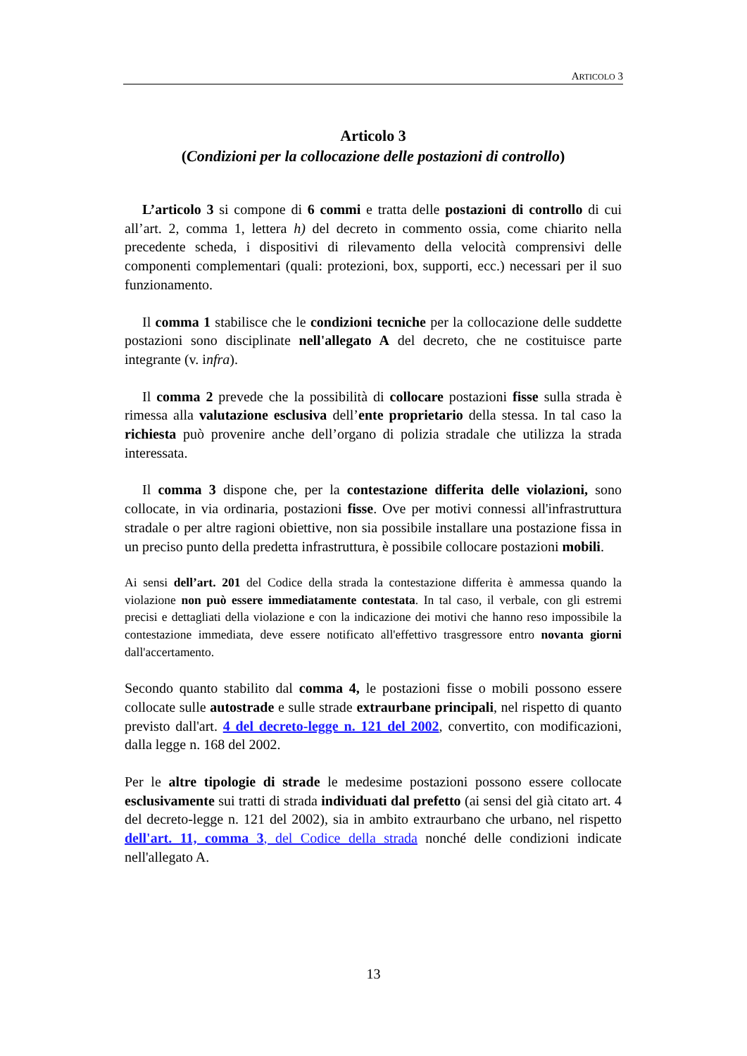ARTICOLO 3
Articolo 3
(Condizioni per la collocazione delle postazioni di controllo)
L’articolo 3 si compone di 6 commi e tratta delle postazioni di controllo di cui all’art. 2, comma 1, lettera h) del decreto in commento ossia, come chiarito nella precedente scheda, i dispositivi di rilevamento della velocità comprensivi delle componenti complementari (quali: protezioni, box, supporti, ecc.) necessari per il suo funzionamento.
Il comma 1 stabilisce che le condizioni tecniche per la collocazione delle suddette postazioni sono disciplinate nell'allegato A del decreto, che ne costituisce parte integrante (v. infra).
Il comma 2 prevede che la possibilità di collocare postazioni fisse sulla strada è rimessa alla valutazione esclusiva dell’ente proprietario della stessa. In tal caso la richiesta può provenire anche dell’organo di polizia stradale che utilizza la strada interessata.
Il comma 3 dispone che, per la contestazione differita delle violazioni, sono collocate, in via ordinaria, postazioni fisse. Ove per motivi connessi all'infrastruttura stradale o per altre ragioni obiettive, non sia possibile installare una postazione fissa in un preciso punto della predetta infrastruttura, è possibile collocare postazioni mobili.
Ai sensi dell’art. 201 del Codice della strada la contestazione differita è ammessa quando la violazione non può essere immediatamente contestata. In tal caso, il verbale, con gli estremi precisi e dettagliati della violazione e con la indicazione dei motivi che hanno reso impossibile la contestazione immediata, deve essere notificato all'effettivo trasgressore entro novanta giorni dall'accertamento.
Secondo quanto stabilito dal comma 4, le postazioni fisse o mobili possono essere collocate sulle autostrade e sulle strade extraurbane principali, nel rispetto di quanto previsto dall'art. 4 del decreto-legge n. 121 del 2002, convertito, con modificazioni, dalla legge n. 168 del 2002.
Per le altre tipologie di strade le medesime postazioni possono essere collocate esclusivamente sui tratti di strada individuati dal prefetto (ai sensi del già citato art. 4 del decreto-legge n. 121 del 2002), sia in ambito extraurbano che urbano, nel rispetto dell'art. 11, comma 3, del Codice della strada nonché delle condizioni indicate nell'allegato A.
13